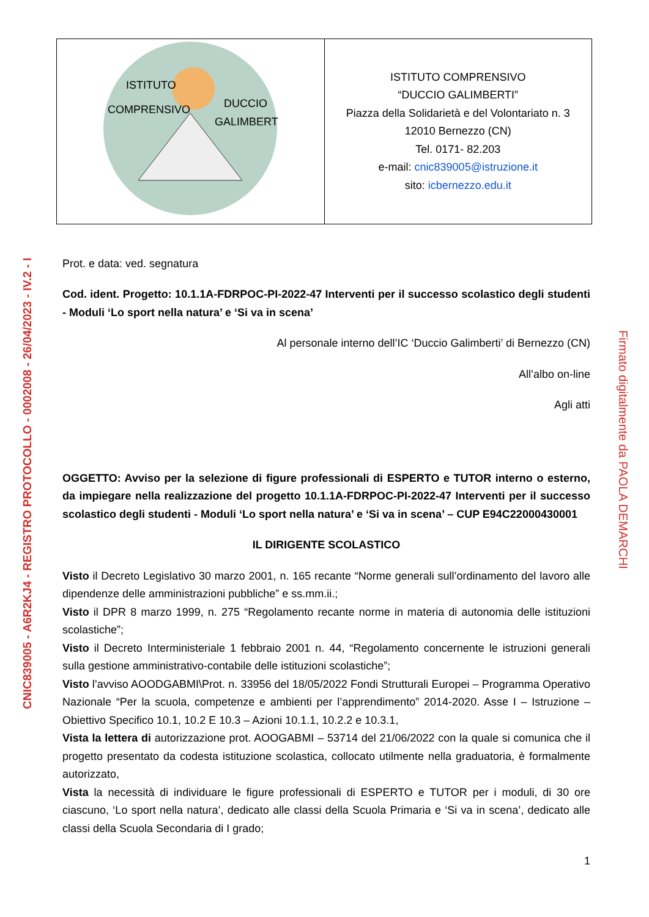| ISTITUTO COMPRENSIVO DUCCIO GALIMBERTI | ISTITUTO COMPRENSIVO “DUCCIO GALIMBERTI” Piazza della Solidarietà e del Volontariato n. 3 12010 Bernezzo (CN) Tel. 0171- 82.203 e-mail: cnic839005@istruzione.it sito: icbernezzo.edu.it |
Prot. e data: ved. segnatura
Cod. ident. Progetto: 10.1.1A-FDRPOC-PI-2022-47 Interventi per il successo scolastico degli studenti - Moduli ‘Lo sport nella natura’ e ‘Si va in scena’
Al personale interno dell’IC ‘Duccio Galimberti’ di Bernezzo (CN)
All’albo on-line
Agli atti
OGGETTO: Avviso per la selezione di figure professionali di ESPERTO e TUTOR interno o esterno, da impiegare nella realizzazione del progetto 10.1.1A-FDRPOC-PI-2022-47 Interventi per il successo scolastico degli studenti - Moduli ‘Lo sport nella natura’ e ‘Si va in scena’ – CUP E94C22000430001
IL DIRIGENTE SCOLASTICO
Visto il Decreto Legislativo 30 marzo 2001, n. 165 recante “Norme generali sull’ordinamento del lavoro alle dipendenze delle amministrazioni pubbliche” e ss.mm.ii.;
Visto il DPR 8 marzo 1999, n. 275 “Regolamento recante norme in materia di autonomia delle istituzioni scolastiche”;
Visto il Decreto Interministeriale 1 febbraio 2001 n. 44, “Regolamento concernente le istruzioni generali sulla gestione amministrativo-contabile delle istituzioni scolastiche”;
Visto l’avviso AOODGABMI\Prot. n. 33956 del 18/05/2022 Fondi Strutturali Europei – Programma Operativo Nazionale “Per la scuola, competenze e ambienti per l’apprendimento” 2014-2020. Asse I – Istruzione – Obiettivo Specifico 10.1, 10.2 E 10.3 – Azioni 10.1.1, 10.2.2 e 10.3.1,
Vista la lettera di autorizzazione prot. AOOGABMI – 53714 del 21/06/2022 con la quale si comunica che il progetto presentato da codesta istituzione scolastica, collocato utilmente nella graduatoria, è formalmente autorizzato,
Vista la necessità di individuare le figure professionali di ESPERTO e TUTOR per i moduli, di 30 ore ciascuno, ‘Lo sport nella natura’, dedicato alle classi della Scuola Primaria e ‘Si va in scena’, dedicato alle classi della Scuola Secondaria di I grado;
1
CNIC839005 - A6R2KJ4 - REGISTRO PROTOCOLLO - 0002008 - 26/04/2023 - IV.2 - I
Firmato digitalmente da PAOLA DEMARCHI